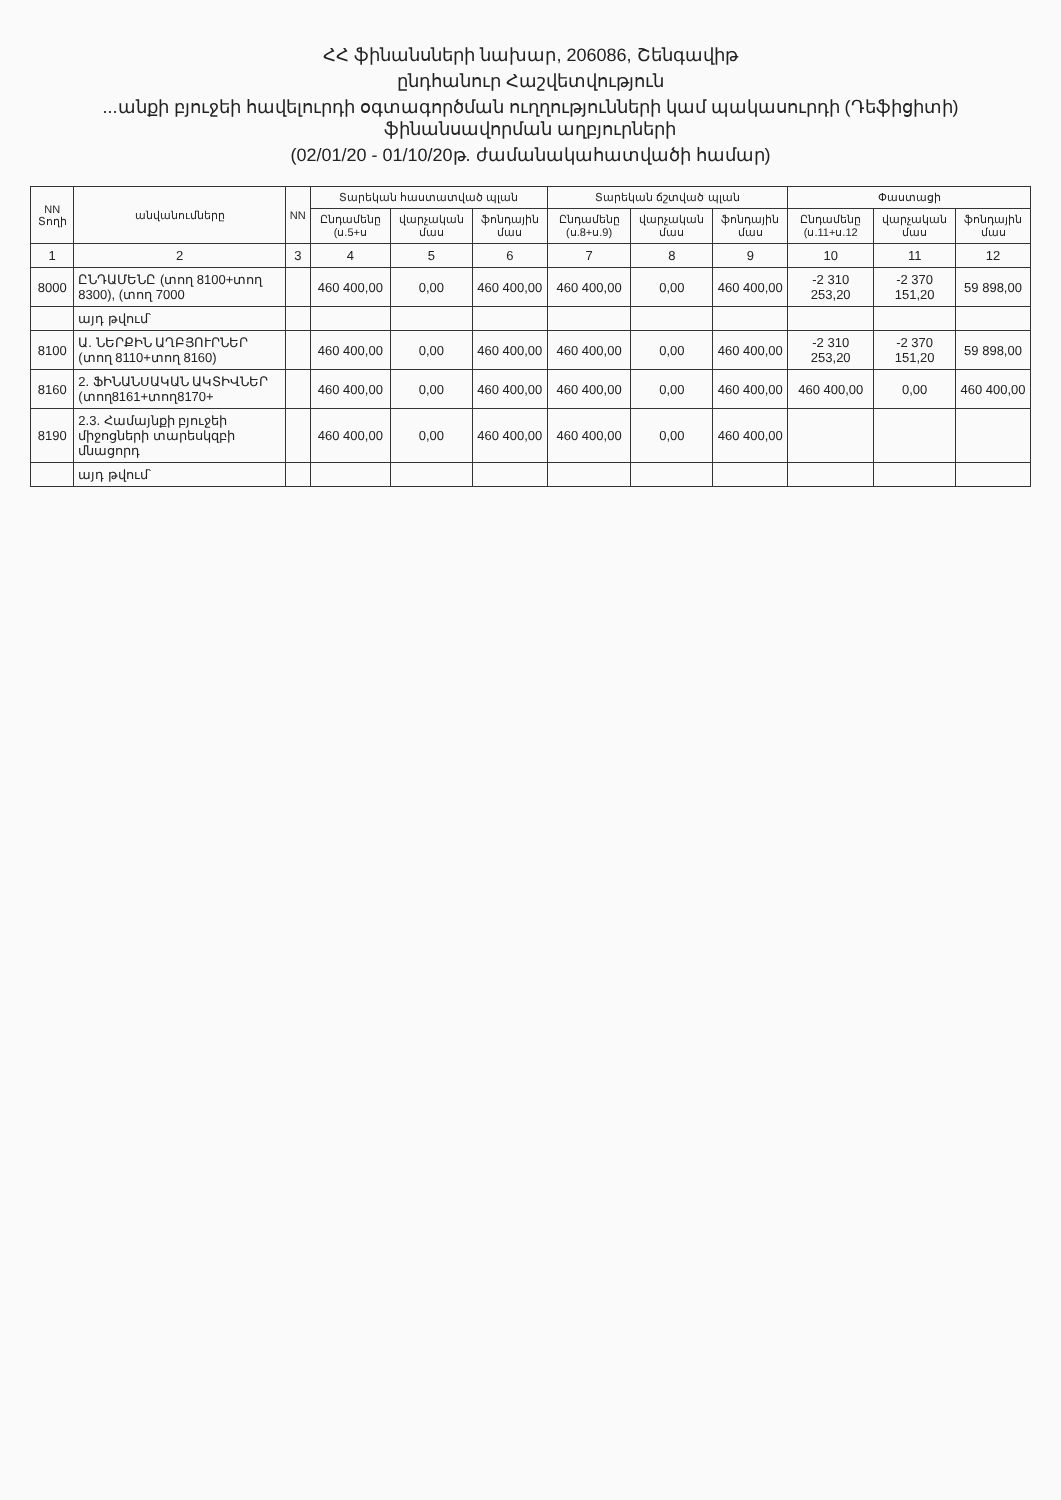ՀՀ ֆինանսների նախար, 206086, Շենգավիթ
ընդհանուր Հաշվետվություն
...անքի բյուջեի հավելուրդի օգտագործման ուղղությունների կամ պակասուրդի (Դեֆիցիտի) ֆինանսավորման աղբյուրների
(02/01/20 - 01/10/20թ. ժամանակահատվածի համար)
| NN Տողի | անվանումները | NN | Տարեկան հաստատված պլան | | | Տարեկան ճշտված պլան | | | Փաստացի | | |
| --- | --- | --- | --- | --- | --- | --- | --- | --- | --- | --- | --- |
| | | | Ընդամենը (ս.5+ս | վարչական մաս | ֆոնդային մաս | Ընդամենը (ս.8+ս.9) | վարչական մաս | ֆոնդային մաս | Ընդամենը (ս.11+ս.12 | վարչական մաս | ֆոնդային մաս |
| 1 | 2 | 3 | 4 | 5 | 6 | 7 | 8 | 9 | 10 | 11 | 12 |
| 8000 | ԸՆԴԱՄԵՆԸ (տող 8100+տող 8300), (տող 7000 | | 460 400,00 | 0,00 | 460 400,00 | 460 400,00 | 0,00 | 460 400,00 | -2 310 253,20 | -2 370 151,20 | 59 898,00 |
| | այդ թվում՝ | | | | | | | | | | |
| 8100 | Ա. ՆԵՐՔԻՆ ԱՂԲՅՈՒՐՆԵՐ (տող 8110+տող 8160) | | 460 400,00 | 0,00 | 460 400,00 | 460 400,00 | 0,00 | 460 400,00 | -2 310 253,20 | -2 370 151,20 | 59 898,00 |
| 8160 | 2. ՖԻՆԱՆՍԱԿԱՆ ԱԿՏԻՎՆԵՐ (տող8161+տող8170+ | | 460 400,00 | 0,00 | 460 400,00 | 460 400,00 | 0,00 | 460 400,00 | 460 400,00 | 0,00 | 460 400,00 |
| 8190 | 2.3. Համայնքի բյուջեի միջոցների տարեսկզբի մնացորդ | | 460 400,00 | 0,00 | 460 400,00 | 460 400,00 | 0,00 | 460 400,00 | | | |
| | այդ թվում՝ | | | | | | | | | | |